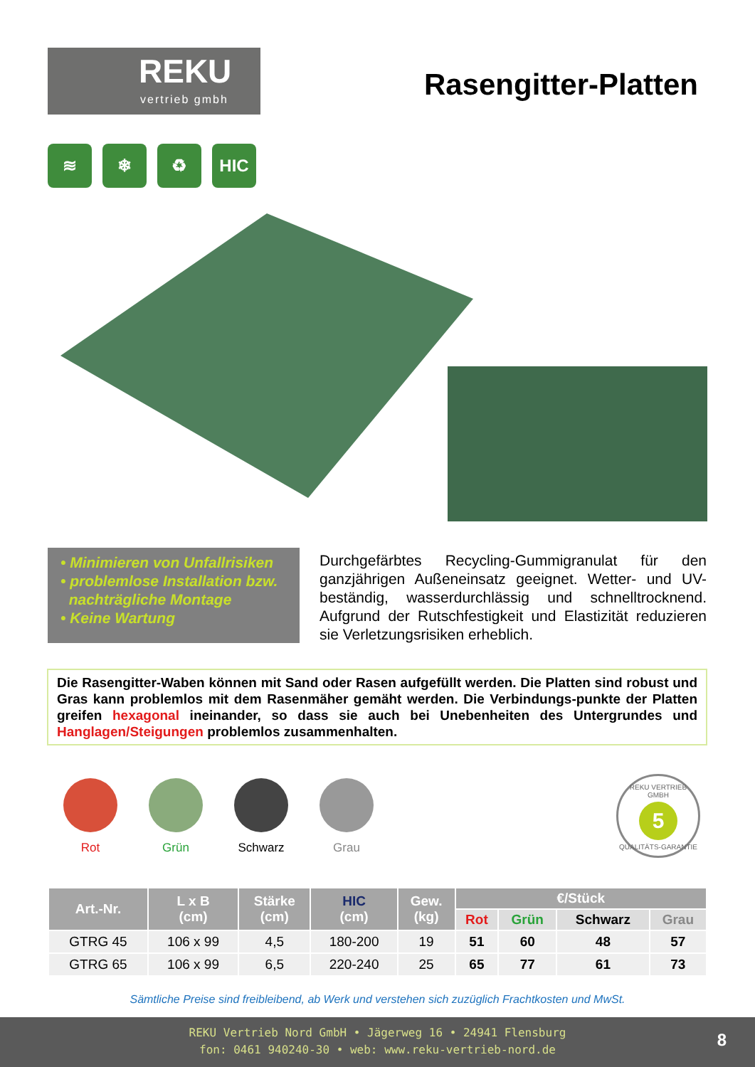REKU
vertrieb gmbh
Rasengitter-Platten
≋ ❄ ♻ HIC
• Minimieren von Unfallrisiken
• problemlose Installation bzw.
nachträgliche Montage
• Keine Wartung
Durchgefärbtes Recycling-Gummigranulat für den ganzjährigen Außeneinsatz geeignet. Wetter- und UV-beständig, wasserdurchlässig und schnelltrocknend. Aufgrund der Rutschfestigkeit und Elastizität reduzieren sie Verletzungsrisiken erheblich.
Die Rasengitter-Waben können mit Sand oder Rasen aufgefüllt werden. Die Platten sind robust und Gras kann problemlos mit dem Rasenmäher gemäht werden. Die Verbindungs-punkte der Platten greifen hexagonal ineinander, so dass sie auch bei Unebenheiten des Untergrundes und Hanglagen/Steigungen problemlos zusammenhalten.
Rot Grün Schwarz Grau
REKU VERTRIEB GMBH
5
QUALITÄTS-GARANTIE
| Art.-Nr. | L x B (cm) | Stärke (cm) | HIC (cm) | Gew. (kg) | €/Stück | | | |
| --- | --- | --- | --- | --- | --- | --- | --- | --- |
| | | | | | Rot | Grün | Schwarz | Grau |
| GTRG 45 | 106 x 99 | 4,5 | 180-200 | 19 | 51 | 60 | 48 | 57 |
| GTRG 65 | 106 x 99 | 6,5 | 220-240 | 25 | 65 | 77 | 61 | 73 |
Sämtliche Preise sind freibleibend, ab Werk und verstehen sich zuzüglich Frachtkosten und MwSt.
REKU Vertrieb Nord GmbH • Jägerweg 16 • 24941 Flensburg
fon: 0461 940240-30 • web: www.reku-vertrieb-nord.de
8